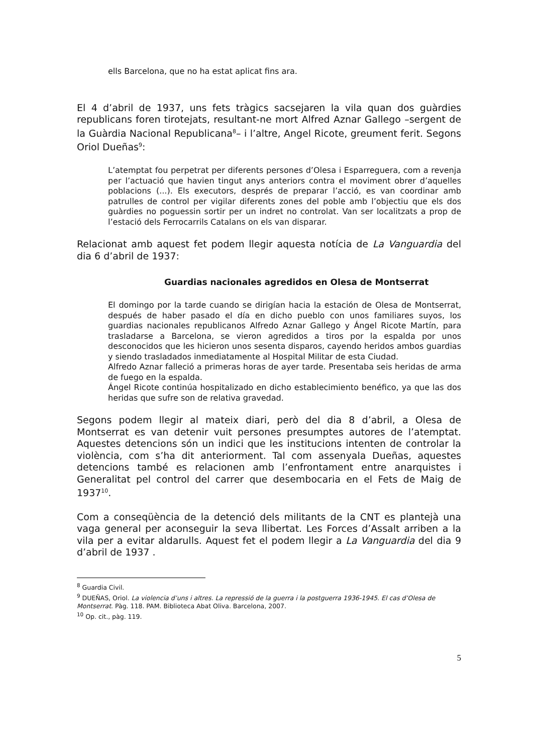ells Barcelona, que no ha estat aplicat fins ara.
El 4 d’abril de 1937, uns fets tràgics sacsejaren la vila quan dos guàrdies republicans foren tirotejats, resultant-ne mort Alfred Aznar Gallego –sergent de la Guàrdia Nacional Republicana<sup>8</sup>– i l’altre, Angel Ricote, greument ferit. Segons Oriol Dueñas<sup>9</sup>:
L’atemptat fou perpetrat per diferents persones d’Olesa i Esparreguera, com a revenja per l’actuació que havien tingut anys anteriors contra el moviment obrer d’aquelles poblacions (...). Els executors, després de preparar l’acció, es van coordinar amb patrulles de control per vigilar diferents zones del poble amb l’objectiu que els dos guàrdies no poguessin sortir per un indret no controlat. Van ser localitzats a prop de l’estació dels Ferrocarrils Catalans on els van disparar.
Relacionat amb aquest fet podem llegir aquesta notícia de La Vanguardia del dia 6 d’abril de 1937:
Guardias nacionales agredidos en Olesa de Montserrat
El domingo por la tarde cuando se dirigían hacia la estación de Olesa de Montserrat, después de haber pasado el día en dicho pueblo con unos familiares suyos, los guardias nacionales republicanos Alfredo Aznar Gallego y Ángel Ricote Martín, para trasladarse a Barcelona, se vieron agredidos a tiros por la espalda por unos desconocidos que les hicieron unos sesenta disparos, cayendo heridos ambos guardias y siendo trasladados inmediatamente al Hospital Militar de esta Ciudad.
Alfredo Aznar falleció a primeras horas de ayer tarde. Presentaba seis heridas de arma de fuego en la espalda.
Ángel Ricote continúa hospitalizado en dicho establecimiento benéfico, ya que las dos heridas que sufre son de relativa gravedad.
Segons podem llegir al mateix diari, però del dia 8 d’abril, a Olesa de Montserrat es van detenir vuit persones presumptes autores de l’atemptat. Aquestes detencions són un indici que les institucions intenten de controlar la violència, com s’ha dit anteriorment. Tal com assenyala Dueñas, aquestes detencions també es relacionen amb l’enfrontament entre anarquistes i Generalitat pel control del carrer que desembocaria en el Fets de Maig de 1937<sup>10</sup>.
Com a conseqüència de la detenció dels militants de la CNT es plantejà una vaga general per aconseguir la seva llibertat. Les Forces d’Assalt arriben a la vila per a evitar aldarulls. Aquest fet el podem llegir a La Vanguardia del dia 9 d’abril de 1937 .
<sup>8</sup> Guardia Civil.
<sup>9</sup> DUEÑAS, Oriol. La violencia d’uns i altres. La repressió de la guerra i la postguerra 1936-1945. El cas d’Olesa de Montserrat. Pàg. 118. PAM. Biblioteca Abat Oliva. Barcelona, 2007.
<sup>10</sup> Op. cit., pàg. 119.
5